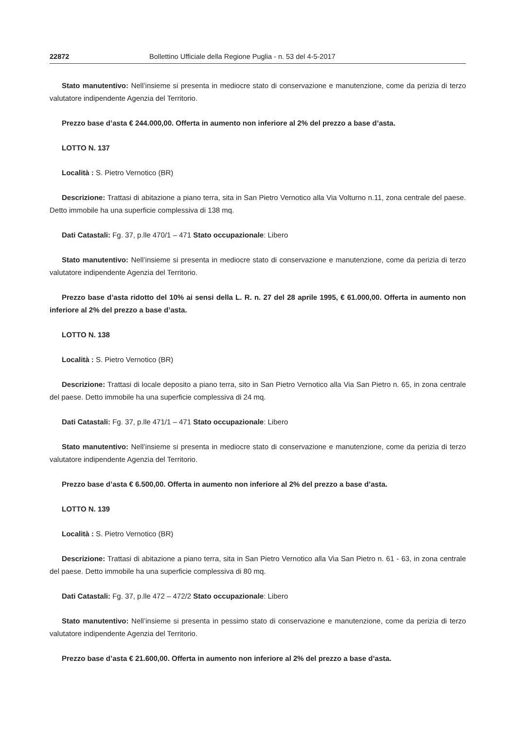22872 Bollettino Ufficiale della Regione Puglia - n. 53 del 4-5-2017
Stato manutentivo: Nell’insieme si presenta in mediocre stato di conservazione e manutenzione, come da perizia di terzo valutatore indipendente Agenzia del Territorio.
Prezzo base d’asta € 244.000,00. Offerta in aumento non inferiore al 2% del prezzo a base d’asta.
LOTTO N. 137
Località : S. Pietro Vernotico (BR)
Descrizione: Trattasi di abitazione a piano terra, sita in San Pietro Vernotico alla Via Volturno n.11, zona centrale del paese. Detto immobile ha una superficie complessiva di 138 mq.
Dati Catastali: Fg. 37, p.lle 470/1 – 471 Stato occupazionale: Libero
Stato manutentivo: Nell’insieme si presenta in mediocre stato di conservazione e manutenzione, come da perizia di terzo valutatore indipendente Agenzia del Territorio.
Prezzo base d’asta ridotto del 10% ai sensi della L. R. n. 27 del 28 aprile 1995, € 61.000,00. Offerta in aumento non inferiore al 2% del prezzo a base d’asta.
LOTTO N. 138
Località : S. Pietro Vernotico (BR)
Descrizione: Trattasi di locale deposito a piano terra, sito in San Pietro Vernotico alla Via San Pietro n. 65, in zona centrale del paese. Detto immobile ha una superficie complessiva di 24 mq.
Dati Catastali: Fg. 37, p.lle 471/1 – 471 Stato occupazionale: Libero
Stato manutentivo: Nell’insieme si presenta in mediocre stato di conservazione e manutenzione, come da perizia di terzo valutatore indipendente Agenzia del Territorio.
Prezzo base d’asta € 6.500,00. Offerta in aumento non inferiore al 2% del prezzo a base d’asta.
LOTTO N. 139
Località : S. Pietro Vernotico (BR)
Descrizione: Trattasi di abitazione a piano terra, sita in San Pietro Vernotico alla Via San Pietro n. 61 - 63, in zona centrale del paese. Detto immobile ha una superficie complessiva di 80 mq.
Dati Catastali: Fg. 37, p.lle 472 – 472/2 Stato occupazionale: Libero
Stato manutentivo: Nell’insieme si presenta in pessimo stato di conservazione e manutenzione, come da perizia di terzo valutatore indipendente Agenzia del Territorio.
Prezzo base d’asta € 21.600,00. Offerta in aumento non inferiore al 2% del prezzo a base d’asta.